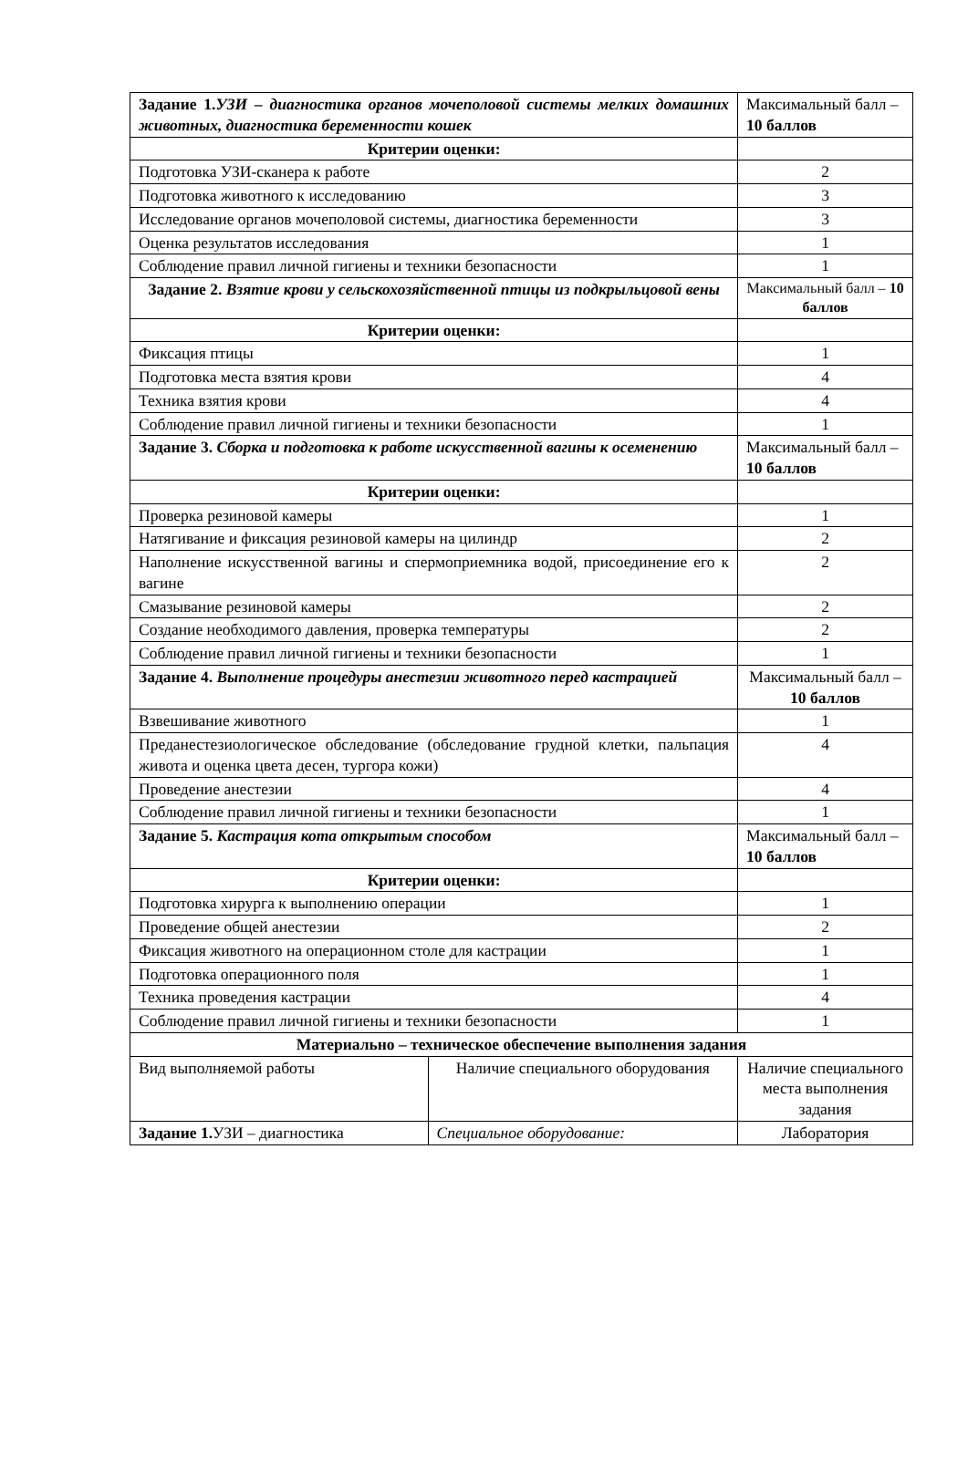| Задание 1. УЗИ – диагностика органов мочеполовой системы мелких домашних животных, диагностика беременности кошек | | Максимальный балл – 10 баллов |
| Критерии оценки: | | |
| Подготовка УЗИ-сканера к работе | | 2 |
| Подготовка животного к исследованию | | 3 |
| Исследование органов мочеполовой системы, диагностика беременности | | 3 |
| Оценка результатов исследования | | 1 |
| Соблюдение правил личной гигиены и техники безопасности | | 1 |
| Задание 2. Взятие крови у сельскохозяйственной птицы из подкрыльцовой вены | | Максимальный балл – 10 баллов |
| Критерии оценки: | | |
| Фиксация птицы | | 1 |
| Подготовка места взятия крови | | 4 |
| Техника взятия крови | | 4 |
| Соблюдение правил личной гигиены и техники безопасности | | 1 |
| Задание 3. Сборка и подготовка к работе искусственной вагины к осеменению | | Максимальный балл – 10 баллов |
| Критерии оценки: | | |
| Проверка резиновой камеры | | 1 |
| Натягивание и фиксация резиновой камеры на цилиндр | | 2 |
| Наполнение искусственной вагины и спермоприемника водой, присоединение его к вагине | | 2 |
| Смазывание резиновой камеры | | 2 |
| Создание необходимого давления, проверка температуры | | 2 |
| Соблюдение правил личной гигиены и техники безопасности | | 1 |
| Задание 4. Выполнение процедуры анестезии животного перед кастрацией | | Максимальный балл – 10 баллов |
| Взвешивание животного | | 1 |
| Преданестезиологическое обследование (обследование грудной клетки, пальпация живота и оценка цвета десен, тургора кожи) | | 4 |
| Проведение анестезии | | 4 |
| Соблюдение правил личной гигиены и техники безопасности | | 1 |
| Задание 5. Кастрация кота открытым способом | | Максимальный балл – 10 баллов |
| Критерии оценки: | | |
| Подготовка хирурга к выполнению операции | | 1 |
| Проведение общей анестезии | | 2 |
| Фиксация животного на операционном столе для кастрации | | 1 |
| Подготовка операционного поля | | 1 |
| Техника проведения кастрации | | 4 |
| Соблюдение правил личной гигиены и техники безопасности | | 1 |
| Материально – техническое обеспечение выполнения задания | | |
| Вид выполняемой работы | Наличие специального оборудования | Наличие специального места выполнения задания |
| Задание 1. УЗИ – диагностика | Специальное оборудование: | Лаборатория |